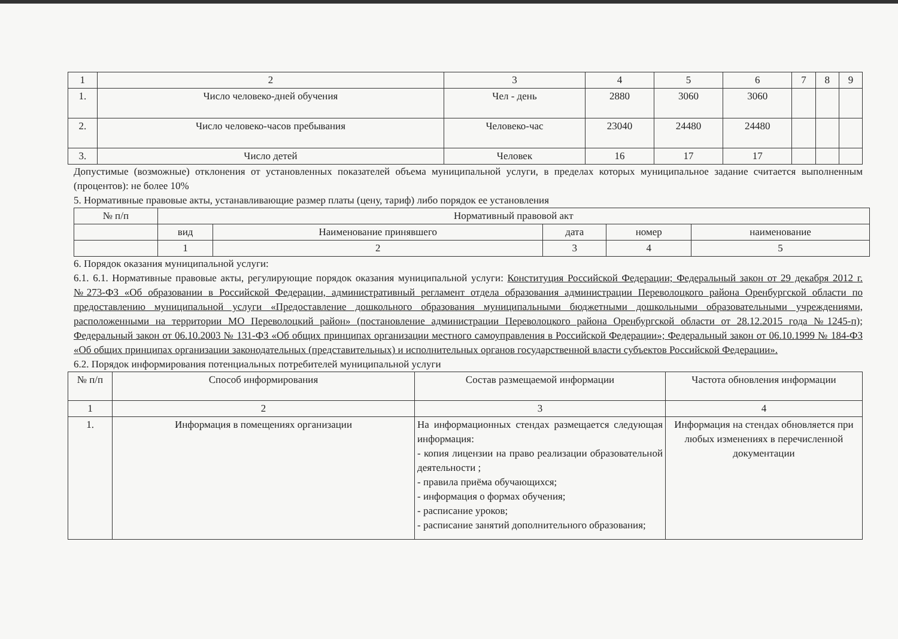| 1 | 2 | 3 | 4 | 5 | 6 | 7 | 8 | 9 |
| --- | --- | --- | --- | --- | --- | --- | --- | --- |
| 1. | Число человеко-дней обучения | Чел - день | 2880 | 3060 | 3060 | | | |
| 2. | Число человеко-часов пребывания | Человеко-час | 23040 | 24480 | 24480 | | | |
| 3. | Число детей | Человек | 16 | 17 | 17 | | | |
Допустимые (возможные) отклонения от установленных показателей объема муниципальной услуги, в пределах которых муниципальное задание считается выполненным (процентов): не более 10%
5. Нормативные правовые акты, устанавливающие размер платы (цену, тариф) либо порядок ее установления
| № п/п | Нормативный правовой акт | | | | |
| --- | --- | --- | --- | --- | --- |
| | вид | Наименование принявшего | дата | номер | наименование |
| | 1 | 2 | 3 | 4 | 5 |
6. Порядок оказания муниципальной услуги:
6.1. 6.1. Нормативные правовые акты, регулирующие порядок оказания муниципальной услуги: Конституция Российской Федерации; Федеральный закон от 29 декабря 2012 г. №273-ФЗ «Об образовании в Российской Федерации, административный регламент отдела образования администрации Переволоцкого района Оренбургской области по предоставлению муниципальной услуги «Предоставление дошкольного образования муниципальными бюджетными дошкольными образовательными учреждениями, расположенными на территории МО Переволоцкий район» (постановление администрации Переволоцкого района Оренбургской области от 28.12.2015 года №1245-п); Федеральный закон от 06.10.2003 № 131-ФЗ «Об общих принципах организации местного самоуправления в Российской Федерации»; Федеральный закон от 06.10.1999 № 184-ФЗ «Об общих принципах организации законодательных (представительных) и исполнительных органов государственной власти субъектов Российской Федерации».
6.2. Порядок информирования потенциальных потребителей муниципальной услуги
| № п/п | Способ информирования | Состав размещаемой информации | Частота обновления информации |
| --- | --- | --- | --- |
| 1 | 2 | 3 | 4 |
| 1. | Информация в помещениях организации | На информационных стендах размещается следующая информация: - копия лицензии на право реализации образовательной деятельности ; - правила приёма обучающихся; - информация о формах обучения; - расписание уроков; - расписание занятий дополнительного образования; | Информация на стендах обновляется при любых изменениях в перечисленной документации |